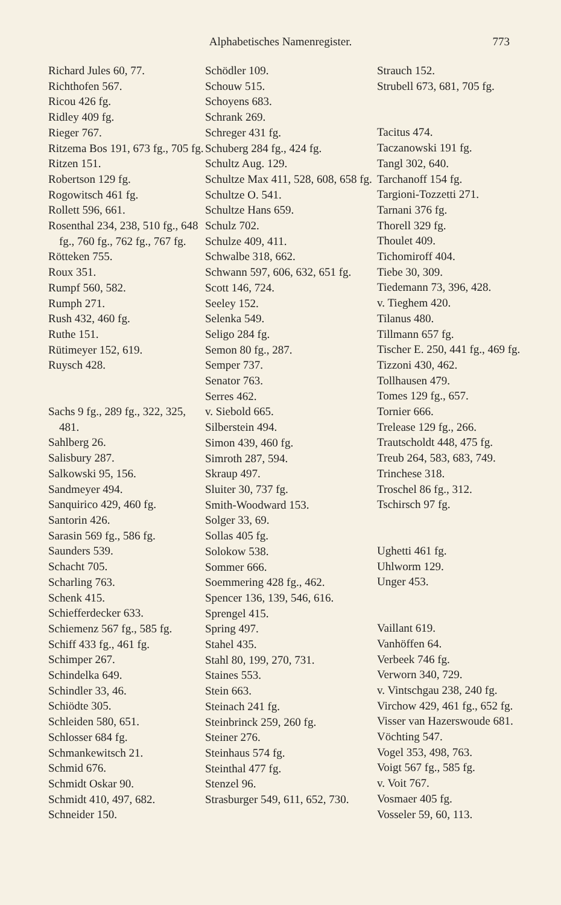Alphabetisches Namenregister. 773
Richard Jules 60, 77.
Richthofen 567.
Ricou 426 fg.
Ridley 409 fg.
Rieger 767.
Ritzema Bos 191, 673 fg., 705 fg.
Ritzen 151.
Robertson 129 fg.
Rogowitsch 461 fg.
Rollett 596, 661.
Rosenthal 234, 238, 510 fg., 648 fg., 760 fg., 762 fg., 767 fg.
Rötteken 755.
Roux 351.
Rumpf 560, 582.
Rumph 271.
Rush 432, 460 fg.
Ruthe 151.
Rütimeyer 152, 619.
Ruysch 428.
Sachs 9 fg., 289 fg., 322, 325, 481.
Sahlberg 26.
Salisbury 287.
Salkowski 95, 156.
Sandmeyer 494.
Sanquirico 429, 460 fg.
Santorin 426.
Sarasin 569 fg., 586 fg.
Saunders 539.
Schacht 705.
Scharling 763.
Schenk 415.
Schiefferdecker 633.
Schiemenz 567 fg., 585 fg.
Schiff 433 fg., 461 fg.
Schimper 267.
Schindelka 649.
Schindler 33, 46.
Schiödte 305.
Schleiden 580, 651.
Schlosser 684 fg.
Schmankewitsch 21.
Schmid 676.
Schmidt Oskar 90.
Schmidt 410, 497, 682.
Schneider 150.
Schödler 109.
Schouw 515.
Schoyens 683.
Schrank 269.
Schreger 431 fg.
Schuberg 284 fg., 424 fg.
Schultz Aug. 129.
Schultze Max 411, 528, 608, 658 fg.
Schultze O. 541.
Schultze Hans 659.
Schulz 702.
Schulze 409, 411.
Schwalbe 318, 662.
Schwann 597, 606, 632, 651 fg.
Scott 146, 724.
Seeley 152.
Selenka 549.
Seligo 284 fg.
Semon 80 fg., 287.
Semper 737.
Senator 763.
Serres 462.
v. Siebold 665.
Silberstein 494.
Simon 439, 460 fg.
Simroth 287, 594.
Skraup 497.
Sluiter 30, 737 fg.
Smith-Woodward 153.
Solger 33, 69.
Sollas 405 fg.
Solokow 538.
Sommer 666.
Soemmering 428 fg., 462.
Spencer 136, 139, 546, 616.
Sprengel 415.
Spring 497.
Stahel 435.
Stahl 80, 199, 270, 731.
Staines 553.
Stein 663.
Steinach 241 fg.
Steinbrinck 259, 260 fg.
Steiner 276.
Steinhaus 574 fg.
Steinthal 477 fg.
Stenzel 96.
Strasburger 549, 611, 652, 730.
Strauch 152.
Strubell 673, 681, 705 fg.
Tacitus 474.
Taczanowski 191 fg.
Tangl 302, 640.
Tarchanoff 154 fg.
Targioni-Tozzetti 271.
Tarnani 376 fg.
Thorell 329 fg.
Thoulet 409.
Tichomiroff 404.
Tiebe 30, 309.
Tiedemann 73, 396, 428.
v. Tieghem 420.
Tilanus 480.
Tillmann 657 fg.
Tischer E. 250, 441 fg., 469 fg.
Tizzoni 430, 462.
Tollhausen 479.
Tomes 129 fg., 657.
Tornier 666.
Trelease 129 fg., 266.
Trautscholdt 448, 475 fg.
Treub 264, 583, 683, 749.
Trinchese 318.
Troschel 86 fg., 312.
Tschirsch 97 fg.
Ughetti 461 fg.
Uhlworm 129.
Unger 453.
Vaillant 619.
Vanhöffen 64.
Verbeek 746 fg.
Verworn 340, 729.
v. Vintschgau 238, 240 fg.
Virchow 429, 461 fg., 652 fg.
Visser van Hazerswoude 681.
Vöchting 547.
Vogel 353, 498, 763.
Voigt 567 fg., 585 fg.
v. Voit 767.
Vosmaer 405 fg.
Vosseler 59, 60, 113.